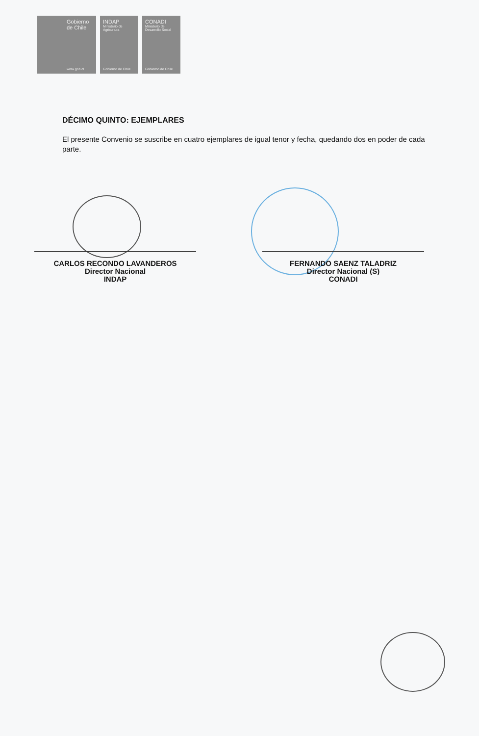Gobierno de Chile
www.gob.cl
INDAP
Ministerio de Agricultura
Gobierno de Chile
CONADI
Ministerio de Desarrollo Social
Gobierno de Chile
DÉCIMO QUINTO: EJEMPLARES
El presente Convenio se suscribe en cuatro ejemplares de igual tenor y fecha, quedando dos en poder de cada parte.
CARLOS RECONDO LAVANDEROS
Director Nacional
INDAP
FERNANDO SAENZ TALADRIZ
Director Nacional (S)
CONADI